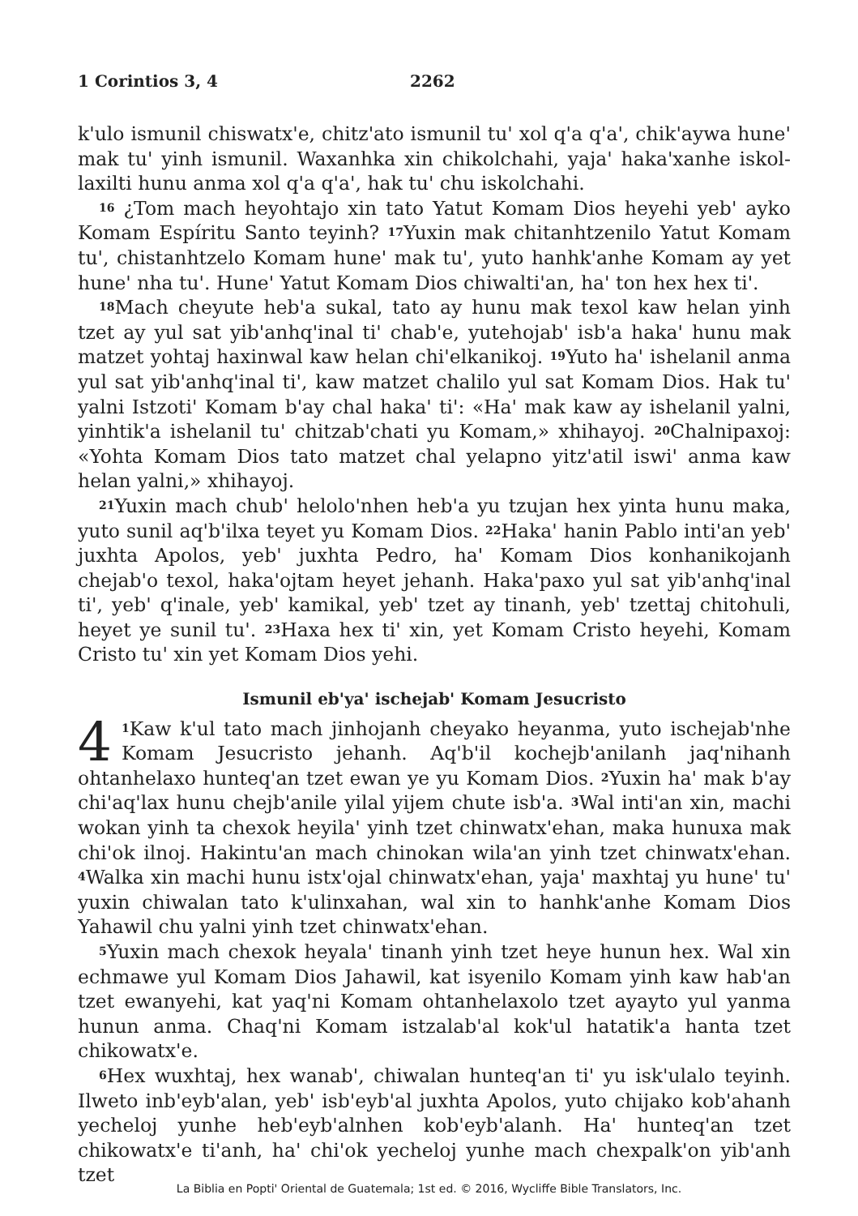1 Corintios 3, 4 2262
k'ulo ismunil chiswatx'e, chitz'ato ismunil tu' xol q'a q'a', chik'aywa hune' mak tu' yinh ismunil. Waxanhka xin chikolchahi, yaja' haka'xanhe iskol-laxilti hunu anma xol q'a q'a', hak tu' chu iskolchahi.
<sup>16</sup> ¿Tom mach heyohtajo xin tato Yatut Komam Dios heyehi yeb' ayko Komam Espíritu Santo teyinh? <sup>17</sup>Yuxin mak chitanhtzenilo Yatut Komam tu', chistanhtzelo Komam hune' mak tu', yuto hanhk'anhe Komam ay yet hune' nha tu'. Hune' Yatut Komam Dios chiwalti'an, ha' ton hex hex ti'.
<sup>18</sup> Mach cheyute heb'a sukal, tato ay hunu mak texol kaw helan yinh tzet ay yul sat yib'anhq'inal ti' chab'e, yutehojab' isb'a haka' hunu mak matzet yohtaj haxinwal kaw helan chi'elkanikoj. <sup>19</sup>Yuto ha' ishelanil anma yul sat yib'anhq'inal ti', kaw matzet chalilo yul sat Komam Dios. Hak tu' yalni Istzoti' Komam b'ay chal haka' ti': «Ha' mak kaw ay ishelanil yalni, yinhtik'a ishelanil tu' chitzab'chati yu Komam,» xhihayoj. <sup>20</sup>Chalnipaxoj: «Yohta Komam Dios tato matzet chal yelapno yitz'atil iswi' anma kaw helan yalni,» xhihayoj.
<sup>21</sup> Yuxin mach chub' helolo'nhen heb'a yu tzujan hex yinta hunu maka, yuto sunil aq'b'ilxa teyet yu Komam Dios. <sup>22</sup>Haka' hanin Pablo inti'an yeb' juxhta Apolos, yeb' juxhta Pedro, ha' Komam Dios konhanikojanh chejab'o texol, haka'ojtam heyet jehanh. Haka'paxo yul sat yib'anhq'inal ti', yeb' q'inale, yeb' kamikal, yeb' tzet ay tinanh, yeb' tzettaj chitohuli, heyet ye sunil tu'. <sup>23</sup>Haxa hex ti' xin, yet Komam Cristo heyehi, Komam Cristo tu' xin yet Komam Dios yehi.
Ismunil eb'ya' ischejab' Komam Jesucristo
4<sup>1</sup>Kaw k'ul tato mach jinhojanh cheyako heyanma, yuto ischejab'nhe Komam Jesucristo jehanh. Aq'b'il kochejb'anilanh jaq'nihanh ohtanhelaxo hunteq'an tzet ewan ye yu Komam Dios. <sup>2</sup>Yuxin ha' mak b'ay chi'aq'lax hunu chejb'anile yilal yijem chute isb'a. <sup>3</sup>Wal inti'an xin, machi wokan yinh ta chexok heyila' yinh tzet chinwatx'ehan, maka hunuxa mak chi'ok ilnoj. Hakintu'an mach chinokan wila'an yinh tzet chinwatx'ehan. <sup>4</sup>Walka xin machi hunu istx'ojal chinwatx'ehan, yaja' maxhtaj yu hune' tu' yuxin chiwalan tato k'ulinxahan, wal xin to hanhk'anhe Komam Dios Yahawil chu yalni yinh tzet chinwatx'ehan.
<sup>5</sup> Yuxin mach chexok heyala' tinanh yinh tzet heye hunun hex. Wal xin echmawe yul Komam Dios Jahawil, kat isyenilo Komam yinh kaw hab'an tzet ewanyehi, kat yaq'ni Komam ohtanhelaxolo tzet ayayto yul yanma hunun anma. Chaq'ni Komam istzalab'al kok'ul hatatik'a hanta tzet chikowatx'e.
<sup>6</sup> Hex wuxhtaj, hex wanab', chiwalan hunteq'an ti' yu isk'ulalo teyinh. Ilweto inb'eyb'alan, yeb' isb'eyb'al juxhta Apolos, yuto chijako kob'ahanh yecheloj yunhe heb'eyb'alnhen kob'eyb'alanh. Ha' hunteq'an tzet chikowatx'e ti'anh, ha' chi'ok yecheloj yunhe mach chexpalk'on yib'anh tzet
La Biblia en Popti' Oriental de Guatemala; 1st ed. © 2016, Wycliffe Bible Translators, Inc.